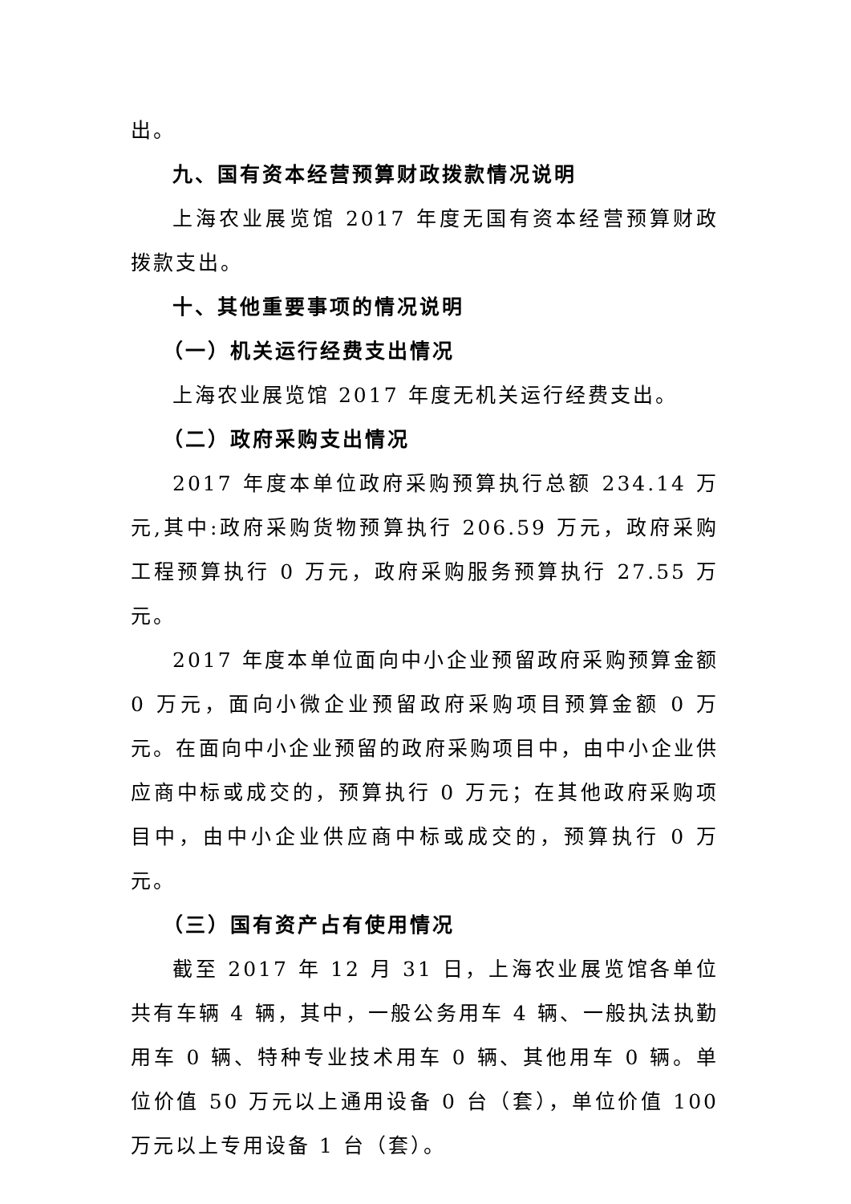出。
九、国有资本经营预算财政拨款情况说明
上海农业展览馆 2017 年度无国有资本经营预算财政拨款支出。
十、其他重要事项的情况说明
（一）机关运行经费支出情况
上海农业展览馆 2017 年度无机关运行经费支出。
（二）政府采购支出情况
2017 年度本单位政府采购预算执行总额 234.14 万元,其中:政府采购货物预算执行 206.59 万元，政府采购工程预算执行 0 万元，政府采购服务预算执行 27.55 万元。
2017 年度本单位面向中小企业预留政府采购预算金额 0 万元，面向小微企业预留政府采购项目预算金额 0 万元。在面向中小企业预留的政府采购项目中，由中小企业供应商中标或成交的，预算执行 0 万元；在其他政府采购项目中，由中小企业供应商中标或成交的，预算执行 0 万元。
（三）国有资产占有使用情况
截至 2017 年 12 月 31 日，上海农业展览馆各单位共有车辆 4 辆，其中，一般公务用车 4 辆、一般执法执勤用车 0 辆、特种专业技术用车 0 辆、其他用车 0 辆。单位价值 50 万元以上通用设备 0 台（套），单位价值 100 万元以上专用设备 1 台（套）。